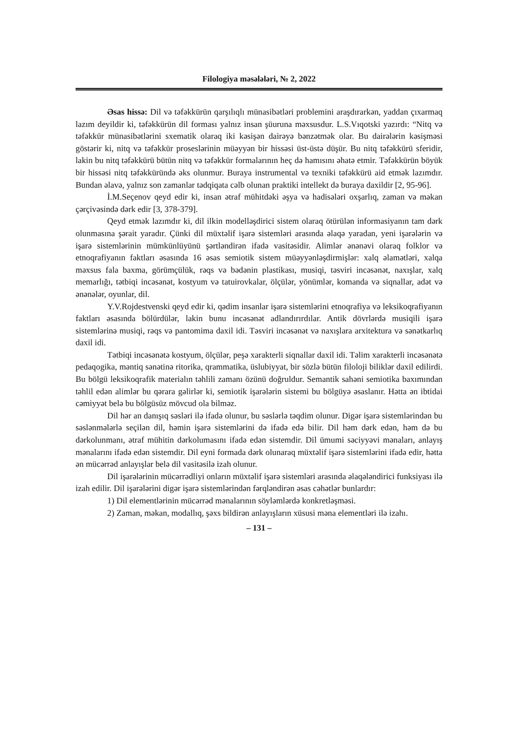Filologiya məsələləri, № 2, 2022
Əsas hissə: Dil və təfəkkürün qarşılıqlı münasibətləri problemini araşdırar­kən, yaddan çıxarmaq lazım deyildir ki, təfəkkürün dil forması yalnız insan şüuruna məxsusdur. L.S.Vıqotski yazırdı: “Nitq və təfəkkür münasibətlərini sxematik olaraq iki kəsişən dairəyə bənzətmək olar. Bu dairələrin kəsişməsi göstərir ki, nitq və təfəkkür proseslərinin müəyyən bir hissəsi üst-üstə düşür. Bu nitq təfəkkürü sferidir, lakin bu nitq təfəkkürü bütün nitq və təfəkkür formalarının heç də hamısını əhatə etmir. Təfəkkürün böyük bir hissəsi nitq təfəkküründə əks olunmur. Buraya instrumental və texniki təfəkkürü aid etmək lazımdır. Bundan əlavə, yalnız son zamanlar tədqiqata cəlb olunan praktiki intellekt də buraya daxildir [2, 95-96].
İ.M.Seçenov qeyd edir ki, insan ətraf mühitdəki əşya və hadisələri oxşarlıq, zaman və məkan çərçivəsində dərk edir [3, 378-379].
Qeyd etmək lazımdır ki, dil ilkin modelləşdirici sistem olaraq ötürülən informasiyanın tam dərk olunmasına şərait yaradır. Çünki dil müxtəlif işarə sistemləri arasında əlaqə yaradan, yeni işarələrin və işarə sistemlərinin mümkünlüyünü şərtləndirən ifadə vasitəsidir. Alimlər ənənəvi olaraq folklor və etnoqrafiyanın faktları əsasında 16 əsas semiotik sistem müəyyənləşdirmişlər: xalq əlamətləri, xalqa məxsus fala baxma, görümçülük, rəqs və bədənin plastikası, musiqi, təsviri incəsənət, naxışlar, xalq memarlığı, tətbiqi incəsənət, kostyum və tatui­rovkalar, ölçülər, yönümlər, komanda və siqnallar, adət və ənənələr, oyunlar, dil.
Y.V.Rojdestvenski qeyd edir ki, qədim insanlar işarə sistemlərini etnoqrafiya və leksikoqrafiyanın faktları əsasında bölürdülər, lakin bunu incəsənət adlandırırdılar. Antik dövrlərdə musiqili işarə sistemlərinə musiqi, rəqs və pan­tomima daxil idi. Təsviri incəsənət və naxışlara arxitektura və sənətkarlıq daxil idi.
Tətbiqi incəsənətə kostyum, ölçülər, peşə xarakterli siqnallar daxil idi. Təlim xarakterli incəsənətə pedaqogika, məntiq sənətinə ritorika, qrammatika, üslubiyyat, bir sözlə bütün filoloji biliklər daxil edilirdi. Bu bölgü leksikoqrafik materialın təhlili zamanı özünü doğruldur. Semantik sahəni semiotika baxımından təhlil edən alimlər bu qərara gəlirlər ki, semiotik işarələrin sistemi bu bölgüyə əsaslanır. Hətta ən ibtidai cəmiyyət belə bu bölgüsüz mövcud ola bilməz.
Dil hər an danışıq səsləri ilə ifadə olunur, bu səslərlə təqdim olunur. Digər işarə sistemlərindən bu səslənmələrlə seçilən dil, həmin işarə sistemlərini də ifadə edə bilir. Dil həm dərk edən, həm də bu dərkolunmanı, ətraf mühitin dərkolumasını ifadə edən sistemdir. Dil ümumi səciyyəvi mənaları, anlayış mənalarını ifadə edən sistemdir. Dil eyni formada dərk olunaraq müxtəlif işarə sistemlərini ifadə edir, hətta ən mücərrəd anlayışlar belə dil vasitəsilə izah olunur.
Dil işarələrinin mücərrədliyi onların müxtəlif işarə sistemləri arasında əlaqələndirici funksiyası ilə izah edilir. Dil işarələrini digər işarə sistemlərindən fərqləndirən əsas cəhətlər bunlardır:
1) Dil elementlərinin mücərrəd mənalarının söyləmlərdə konkretləşməsi.
2) Zaman, məkan, modallıq, şəxs bildirən anlayışların xüsusi məna elementləri ilə izahı.
– 131 –